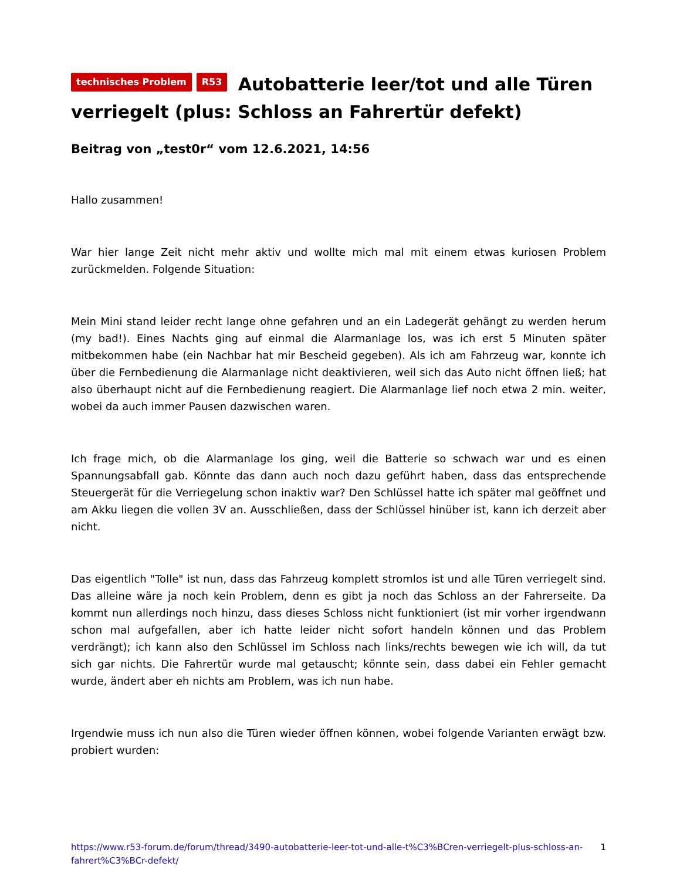technisches Problem R53 Autobatterie leer/tot und alle Türen verriegelt (plus: Schloss an Fahrertür defekt)
Beitrag von „test0r“ vom 12.6.2021, 14:56
Hallo zusammen!
War hier lange Zeit nicht mehr aktiv und wollte mich mal mit einem etwas kuriosen Problem zurückmelden. Folgende Situation:
Mein Mini stand leider recht lange ohne gefahren und an ein Ladegerät gehängt zu werden herum (my bad!). Eines Nachts ging auf einmal die Alarmanlage los, was ich erst 5 Minuten später mitbekommen habe (ein Nachbar hat mir Bescheid gegeben). Als ich am Fahrzeug war, konnte ich über die Fernbedienung die Alarmanlage nicht deaktivieren, weil sich das Auto nicht öffnen ließ; hat also überhaupt nicht auf die Fernbedienung reagiert. Die Alarmanlage lief noch etwa 2 min. weiter, wobei da auch immer Pausen dazwischen waren.
Ich frage mich, ob die Alarmanlage los ging, weil die Batterie so schwach war und es einen Spannungsabfall gab. Könnte das dann auch noch dazu geführt haben, dass das entsprechende Steuergerät für die Verriegelung schon inaktiv war? Den Schlüssel hatte ich später mal geöffnet und am Akku liegen die vollen 3V an. Ausschließen, dass der Schlüssel hinüber ist, kann ich derzeit aber nicht.
Das eigentlich "Tolle" ist nun, dass das Fahrzeug komplett stromlos ist und alle Türen verriegelt sind. Das alleine wäre ja noch kein Problem, denn es gibt ja noch das Schloss an der Fahrerseite. Da kommt nun allerdings noch hinzu, dass dieses Schloss nicht funktioniert (ist mir vorher irgendwann schon mal aufgefallen, aber ich hatte leider nicht sofort handeln können und das Problem verdrängt); ich kann also den Schlüssel im Schloss nach links/rechts bewegen wie ich will, da tut sich gar nichts. Die Fahrertür wurde mal getauscht; könnte sein, dass dabei ein Fehler gemacht wurde, ändert aber eh nichts am Problem, was ich nun habe.
Irgendwie muss ich nun also die Türen wieder öffnen können, wobei folgende Varianten erwägt bzw. probiert wurden:
https://www.r53-forum.de/forum/thread/3490-autobatterie-leer-tot-und-alle-t%C3%BCren-verriegelt-plus-schloss-an-fahrert%C3%BCr-defekt/ 1